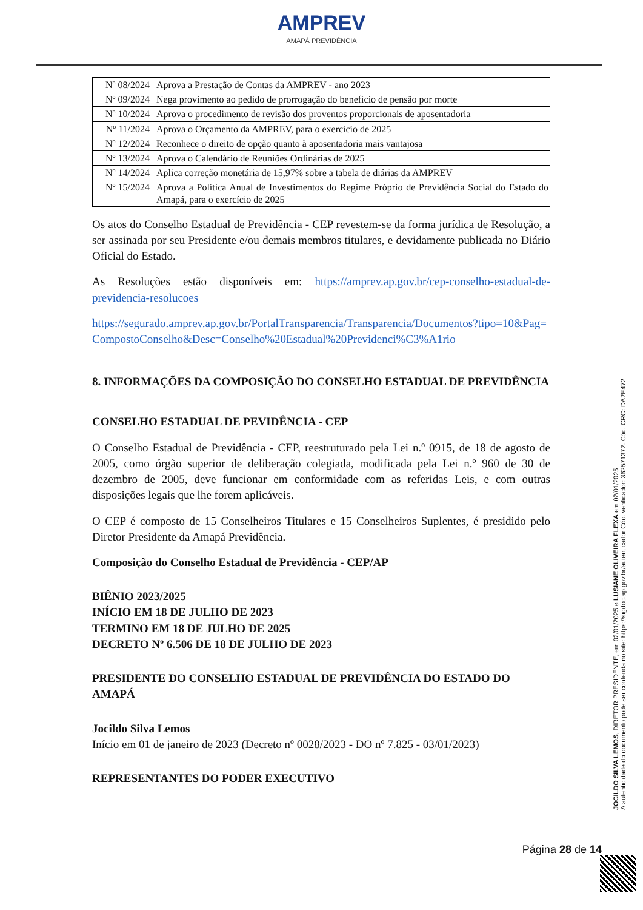AMPREV
AMAPÁ PREVIDÊNCIA
| Nº 08/2024 | Aprova a Prestação de Contas da AMPREV - ano 2023 |
| Nº 09/2024 | Nega provimento ao pedido de prorrogação do benefício de pensão por morte |
| Nº 10/2024 | Aprova o procedimento de revisão dos proventos proporcionais de aposentadoria |
| Nº 11/2024 | Aprova o Orçamento da AMPREV, para o exercício de 2025 |
| Nº 12/2024 | Reconhece o direito de opção quanto à aposentadoria mais vantajosa |
| Nº 13/2024 | Aprova o Calendário de Reuniões Ordinárias de 2025 |
| Nº 14/2024 | Aplica correção monetária de 15,97% sobre a tabela de diárias da AMPREV |
| Nº 15/2024 | Aprova a Política Anual de Investimentos do Regime Próprio de Previdência Social do Estado do Amapá, para o exercício de 2025 |
Os atos do Conselho Estadual de Previdência - CEP revestem-se da forma jurídica de Resolução, a ser assinada por seu Presidente e/ou demais membros titulares, e devidamente publicada no Diário Oficial do Estado.
As Resoluções estão disponíveis em: https://amprev.ap.gov.br/cep-conselho-estadual-de-previdencia-resolucoes
https://segurado.amprev.ap.gov.br/PortalTransparencia/Transparencia/Documentos?tipo=10&Pag=CompostoConselho&Desc=Conselho%20Estadual%20Previdenci%C3%A1rio
8. INFORMAÇÕES DA COMPOSIÇÃO DO CONSELHO ESTADUAL DE PREVIDÊNCIA
CONSELHO ESTADUAL DE PEVIDÊNCIA - CEP
O Conselho Estadual de Previdência - CEP, reestruturado pela Lei n.º 0915, de 18 de agosto de 2005, como órgão superior de deliberação colegiada, modificada pela Lei n.º 960 de 30 de dezembro de 2005, deve funcionar em conformidade com as referidas Leis, e com outras disposições legais que lhe forem aplicáveis.
O CEP é composto de 15 Conselheiros Titulares e 15 Conselheiros Suplentes, é presidido pelo Diretor Presidente da Amapá Previdência.
Composição do Conselho Estadual de Previdência - CEP/AP
BIÊNIO 2023/2025
INÍCIO EM 18 DE JULHO DE 2023
TERMINO EM 18 DE JULHO DE 2025
DECRETO Nº 6.506 DE 18 DE JULHO DE 2023
PRESIDENTE DO CONSELHO ESTADUAL DE PREVIDÊNCIA DO ESTADO DO AMAPÁ
Jocildo Silva Lemos
Início em 01 de janeiro de 2023 (Decreto nº 0028/2023 - DO nº 7.825 - 03/01/2023)
REPRESENTANTES DO PODER EXECUTIVO
JOCILDO SILVA LEMOS, DIRETOR PRESIDENTE, em 02/01/2025 e LUSIANE OLIVEIRA FLEXA em 02/01/2025
A autenticidade do documento pode ser conferida no site: https://sigdoc.ap.gov.br/autenticador Cód. verificador: 362571372. Cód. CRC: DA2E472
Página 28 de 14